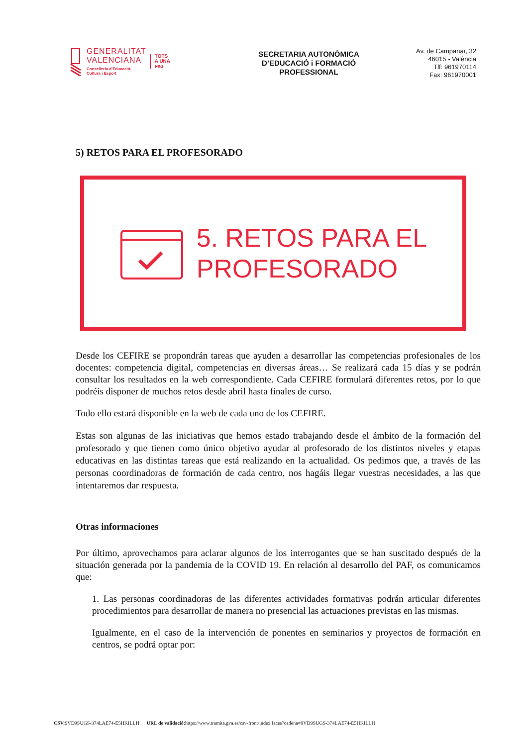GENERALITAT
VALENCIANA
Conselleria d'Educació,
Cultura i Esport
TOTS
A UNA
veu
SECRETARIA AUTONÒMICA
D’EDUCACIÓ i FORMACIÓ
PROFESSIONAL
Av. de Campanar, 32
46015 - València
Tlf: 961970114
Fax: 961970001
5) RETOS PARA EL PROFESORADO
5. RETOS PARA EL
PROFESORADO
Desde los CEFIRE se propondrán tareas que ayuden a desarrollar las competencias profesionales de los docentes: competencia digital, competencias en diversas áreas… Se realizará cada 15 días y se podrán consultar los resultados en la web correspondiente. Cada CEFIRE formulará diferentes retos, por lo que podréis disponer de muchos retos desde abril hasta finales de curso.
Todo ello estará disponible en la web de cada uno de los CEFIRE.
Estas son algunas de las iniciativas que hemos estado trabajando desde el ámbito de la formación del profesorado y que tienen como único objetivo ayudar al profesorado de los distintos niveles y etapas educativas en las distintas tareas que está realizando en la actualidad. Os pedimos que, a través de las personas coordinadoras de formación de cada centro, nos hagáis llegar vuestras necesidades, a las que intentaremos dar respuesta.
Otras informaciones
Por último, aprovechamos para aclarar algunos de los interrogantes que se han suscitado después de la situación generada por la pandemia de la COVID 19. En relación al desarrollo del PAF, os comunicamos que:
1. Las personas coordinadoras de las diferentes actividades formativas podrán articular diferentes procedimientos para desarrollar de manera no presencial las actuaciones previstas en las mismas.
Igualmente, en el caso de la intervención de ponentes en seminarios y proyectos de formación en centros, se podrá optar por:
CSV: 9VD9SUGS-374LAE74-E5HKILLH URL de validació: https://www.tramita.gva.es/csv-front/index.faces?cadena=9VD9SUGS-374LAE74-E5HKILLH